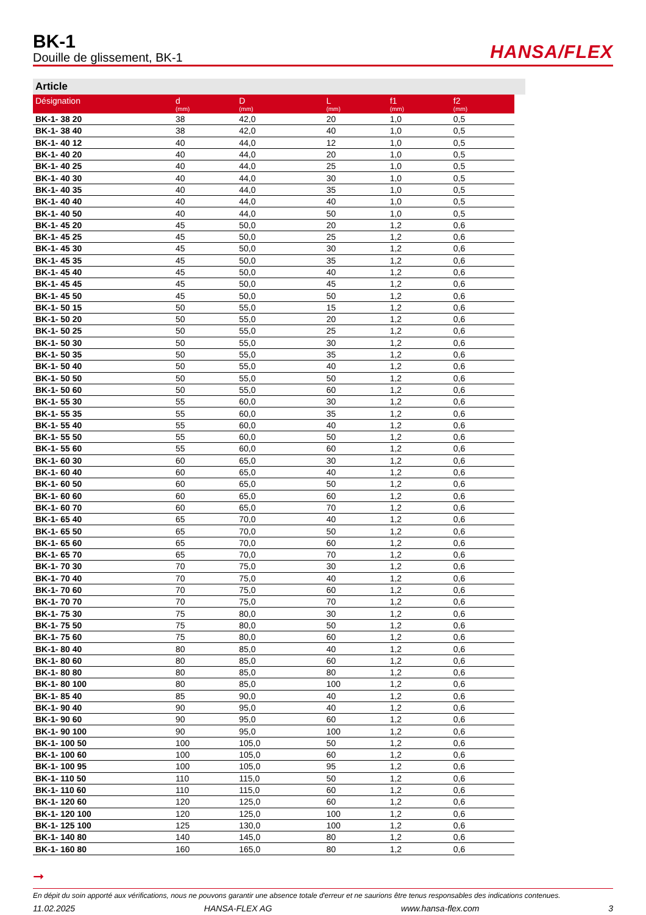BK-1
Douille de glissement, BK-1
HANSA/FLEX
Article
| Désignation | d (mm) | D (mm) | L (mm) | f1 (mm) | f2 (mm) |
| --- | --- | --- | --- | --- | --- |
| BK-1- 38 20 | 38 | 42,0 | 20 | 1,0 | 0,5 |
| BK-1- 38 40 | 38 | 42,0 | 40 | 1,0 | 0,5 |
| BK-1- 40 12 | 40 | 44,0 | 12 | 1,0 | 0,5 |
| BK-1- 40 20 | 40 | 44,0 | 20 | 1,0 | 0,5 |
| BK-1- 40 25 | 40 | 44,0 | 25 | 1,0 | 0,5 |
| BK-1- 40 30 | 40 | 44,0 | 30 | 1,0 | 0,5 |
| BK-1- 40 35 | 40 | 44,0 | 35 | 1,0 | 0,5 |
| BK-1- 40 40 | 40 | 44,0 | 40 | 1,0 | 0,5 |
| BK-1- 40 50 | 40 | 44,0 | 50 | 1,0 | 0,5 |
| BK-1- 45 20 | 45 | 50,0 | 20 | 1,2 | 0,6 |
| BK-1- 45 25 | 45 | 50,0 | 25 | 1,2 | 0,6 |
| BK-1- 45 30 | 45 | 50,0 | 30 | 1,2 | 0,6 |
| BK-1- 45 35 | 45 | 50,0 | 35 | 1,2 | 0,6 |
| BK-1- 45 40 | 45 | 50,0 | 40 | 1,2 | 0,6 |
| BK-1- 45 45 | 45 | 50,0 | 45 | 1,2 | 0,6 |
| BK-1- 45 50 | 45 | 50,0 | 50 | 1,2 | 0,6 |
| BK-1- 50 15 | 50 | 55,0 | 15 | 1,2 | 0,6 |
| BK-1- 50 20 | 50 | 55,0 | 20 | 1,2 | 0,6 |
| BK-1- 50 25 | 50 | 55,0 | 25 | 1,2 | 0,6 |
| BK-1- 50 30 | 50 | 55,0 | 30 | 1,2 | 0,6 |
| BK-1- 50 35 | 50 | 55,0 | 35 | 1,2 | 0,6 |
| BK-1- 50 40 | 50 | 55,0 | 40 | 1,2 | 0,6 |
| BK-1- 50 50 | 50 | 55,0 | 50 | 1,2 | 0,6 |
| BK-1- 50 60 | 50 | 55,0 | 60 | 1,2 | 0,6 |
| BK-1- 55 30 | 55 | 60,0 | 30 | 1,2 | 0,6 |
| BK-1- 55 35 | 55 | 60,0 | 35 | 1,2 | 0,6 |
| BK-1- 55 40 | 55 | 60,0 | 40 | 1,2 | 0,6 |
| BK-1- 55 50 | 55 | 60,0 | 50 | 1,2 | 0,6 |
| BK-1- 55 60 | 55 | 60,0 | 60 | 1,2 | 0,6 |
| BK-1- 60 30 | 60 | 65,0 | 30 | 1,2 | 0,6 |
| BK-1- 60 40 | 60 | 65,0 | 40 | 1,2 | 0,6 |
| BK-1- 60 50 | 60 | 65,0 | 50 | 1,2 | 0,6 |
| BK-1- 60 60 | 60 | 65,0 | 60 | 1,2 | 0,6 |
| BK-1- 60 70 | 60 | 65,0 | 70 | 1,2 | 0,6 |
| BK-1- 65 40 | 65 | 70,0 | 40 | 1,2 | 0,6 |
| BK-1- 65 50 | 65 | 70,0 | 50 | 1,2 | 0,6 |
| BK-1- 65 60 | 65 | 70,0 | 60 | 1,2 | 0,6 |
| BK-1- 65 70 | 65 | 70,0 | 70 | 1,2 | 0,6 |
| BK-1- 70 30 | 70 | 75,0 | 30 | 1,2 | 0,6 |
| BK-1- 70 40 | 70 | 75,0 | 40 | 1,2 | 0,6 |
| BK-1- 70 60 | 70 | 75,0 | 60 | 1,2 | 0,6 |
| BK-1- 70 70 | 70 | 75,0 | 70 | 1,2 | 0,6 |
| BK-1- 75 30 | 75 | 80,0 | 30 | 1,2 | 0,6 |
| BK-1- 75 50 | 75 | 80,0 | 50 | 1,2 | 0,6 |
| BK-1- 75 60 | 75 | 80,0 | 60 | 1,2 | 0,6 |
| BK-1- 80 40 | 80 | 85,0 | 40 | 1,2 | 0,6 |
| BK-1- 80 60 | 80 | 85,0 | 60 | 1,2 | 0,6 |
| BK-1- 80 80 | 80 | 85,0 | 80 | 1,2 | 0,6 |
| BK-1- 80 100 | 80 | 85,0 | 100 | 1,2 | 0,6 |
| BK-1- 85 40 | 85 | 90,0 | 40 | 1,2 | 0,6 |
| BK-1- 90 40 | 90 | 95,0 | 40 | 1,2 | 0,6 |
| BK-1- 90 60 | 90 | 95,0 | 60 | 1,2 | 0,6 |
| BK-1- 90 100 | 90 | 95,0 | 100 | 1,2 | 0,6 |
| BK-1- 100 50 | 100 | 105,0 | 50 | 1,2 | 0,6 |
| BK-1- 100 60 | 100 | 105,0 | 60 | 1,2 | 0,6 |
| BK-1- 100 95 | 100 | 105,0 | 95 | 1,2 | 0,6 |
| BK-1- 110 50 | 110 | 115,0 | 50 | 1,2 | 0,6 |
| BK-1- 110 60 | 110 | 115,0 | 60 | 1,2 | 0,6 |
| BK-1- 120 60 | 120 | 125,0 | 60 | 1,2 | 0,6 |
| BK-1- 120 100 | 120 | 125,0 | 100 | 1,2 | 0,6 |
| BK-1- 125 100 | 125 | 130,0 | 100 | 1,2 | 0,6 |
| BK-1- 140 80 | 140 | 145,0 | 80 | 1,2 | 0,6 |
| BK-1- 160 80 | 160 | 165,0 | 80 | 1,2 | 0,6 |
➞
En dépit du soin apporté aux vérifications, nous ne pouvons garantir une absence totale d'erreur et ne saurions être tenus responsables des indications contenues.
11.02.2025 HANSA-FLEX AG www.hansa-flex.com 3